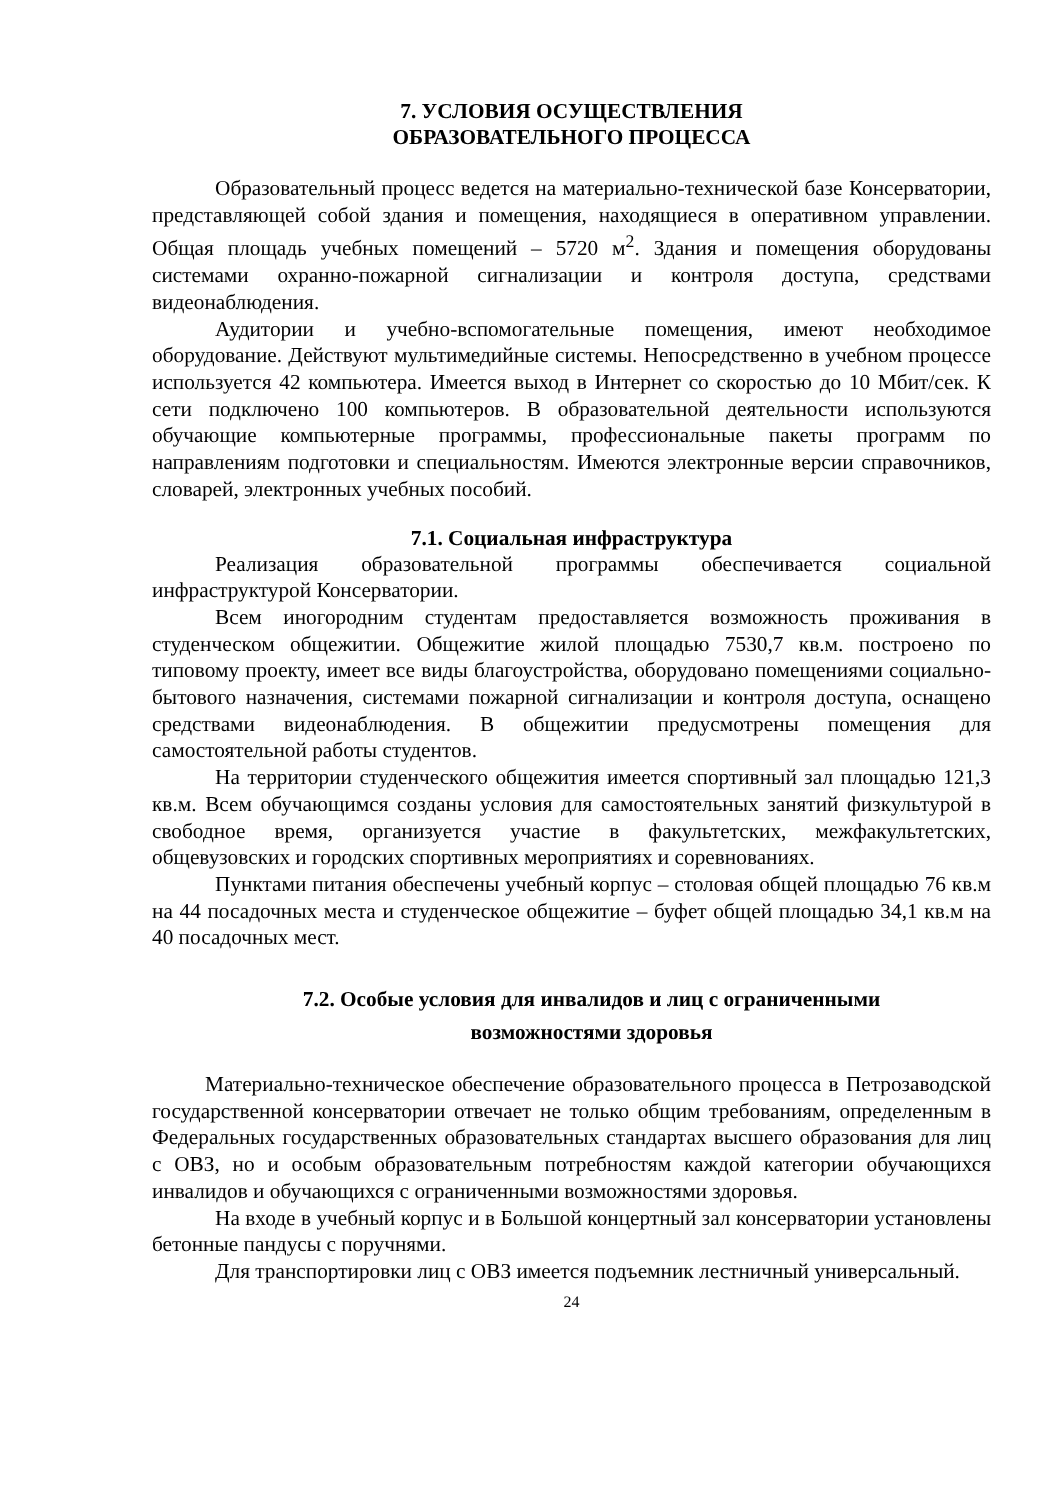7. УСЛОВИЯ ОСУЩЕСТВЛЕНИЯ
ОБРАЗОВАТЕЛЬНОГО ПРОЦЕССА
Образовательный процесс ведется на материально-технической базе Консерватории, представляющей собой здания и помещения, находящиеся в оперативном управлении. Общая площадь учебных помещений – 5720 м<sup>2</sup>. Здания и помещения оборудованы системами охранно-пожарной сигнализации и контроля доступа, средствами видеонаблюдения.
Аудитории и учебно-вспомогательные помещения, имеют необходимое оборудование. Действуют мультимедийные системы. Непосредственно в учебном процессе используется 42 компьютера. Имеется выход в Интернет со скоростью до 10 Мбит/сек. К сети подключено 100 компьютеров. В образовательной деятельности используются обучающие компьютерные программы, профессиональные пакеты программ по направлениям подготовки и специальностям. Имеются электронные версии справочников, словарей, электронных учебных пособий.
7.1. Социальная инфраструктура
Реализация образовательной программы обеспечивается социальной инфраструктурой Консерватории.
Всем иногородним студентам предоставляется возможность проживания в студенческом общежитии. Общежитие жилой площадью 7530,7 кв.м. построено по типовому проекту, имеет все виды благоустройства, оборудовано помещениями социально-бытового назначения, системами пожарной сигнализации и контроля доступа, оснащено средствами видеонаблюдения. В общежитии предусмотрены помещения для самостоятельной работы студентов.
На территории студенческого общежития имеется спортивный зал площадью 121,3 кв.м. Всем обучающимся созданы условия для самостоятельных занятий физкультурой в свободное время, организуется участие в факультетских, межфакультетских, общевузовских и городских спортивных мероприятиях и соревнованиях.
Пунктами питания обеспечены учебный корпус – столовая общей площадью 76 кв.м на 44 посадочных места и студенческое общежитие – буфет общей площадью 34,1 кв.м на 40 посадочных мест.
7.2. Особые условия для инвалидов и лиц с ограниченными
возможностями здоровья
Материально-техническое обеспечение образовательного процесса в Петрозаводской государственной консерватории отвечает не только общим требованиям, определенным в Федеральных государственных образовательных стандартах высшего образования для лиц с ОВЗ, но и особым образовательным потребностям каждой категории обучающихся инвалидов и обучающихся с ограниченными возможностями здоровья.
На входе в учебный корпус и в Большой концертный зал консерватории установлены бетонные пандусы с поручнями.
Для транспортировки лиц с ОВЗ имеется подъемник лестничный универсальный.
24